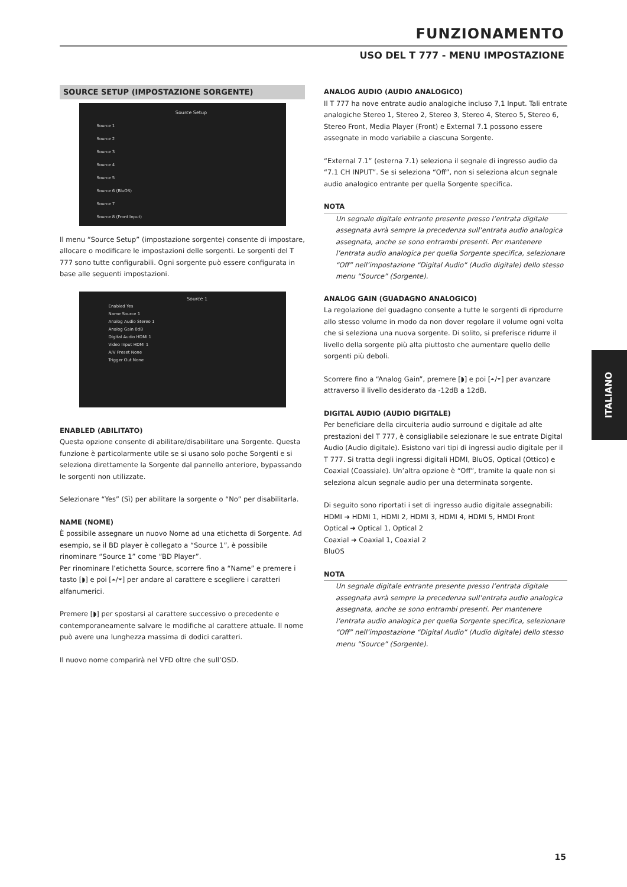FUNZIONAMENTO
USO DEL T 777 - MENU IMPOSTAZIONE
SOURCE SETUP (IMPOSTAZIONE SORGENTE)
Source Setup
Source 1
Source 2
Source 3
Source 4
Source 5
Source 6 (BluOS)
Source 7
Source 8 (Front Input)
Il menu “Source Setup” (impostazione sorgente) consente di impostare, allocare o modificare le impostazioni delle sorgenti. Le sorgenti del T 777 sono tutte configurabili. Ogni sorgente può essere configurata in base alle seguenti impostazioni.
Source 1
Enabled Yes
Name Source 1
Analog Audio Stereo 1
Analog Gain 0dB
Digital Audio HDMI 1
Video Input HDMI 1
A/V Preset None
Trigger Out None
ENABLED (ABILITATO)
Questa opzione consente di abilitare/disabilitare una Sorgente. Questa funzione è particolarmente utile se si usano solo poche Sorgenti e si seleziona direttamente la Sorgente dal pannello anteriore, bypassando le sorgenti non utilizzate.
Selezionare “Yes” (Sì) per abilitare la sorgente o “No” per disabilitarla.
NAME (NOME)
È possibile assegnare un nuovo Nome ad una etichetta di Sorgente. Ad esempio, se il BD player è collegato a “Source 1”, è possibile rinominare “Source 1” come “BD Player”.
Per rinominare l’etichetta Source, scorrere fino a “Name” e premere i tasto [◗] e poi [⏶/⏷] per andare al carattere e scegliere i caratteri alfanumerici.
Premere [◗] per spostarsi al carattere successivo o precedente e contemporaneamente salvare le modifiche al carattere attuale. Il nome può avere una lunghezza massima di dodici caratteri.
Il nuovo nome comparirà nel VFD oltre che sull’OSD.
ANALOG AUDIO (AUDIO ANALOGICO)
Il T 777 ha nove entrate audio analogiche incluso 7,1 Input. Tali entrate analogiche Stereo 1, Stereo 2, Stereo 3, Stereo 4, Stereo 5, Stereo 6, Stereo Front, Media Player (Front) e External 7.1 possono essere assegnate in modo variabile a ciascuna Sorgente.
“External 7.1” (esterna 7.1) seleziona il segnale di ingresso audio da “7.1 CH INPUT”. Se si seleziona “Off”, non si seleziona alcun segnale audio analogico entrante per quella Sorgente specifica.
NOTA
Un segnale digitale entrante presente presso l’entrata digitale assegnata avrà sempre la precedenza sull’entrata audio analogica assegnata, anche se sono entrambi presenti. Per mantenere l’entrata audio analogica per quella Sorgente specifica, selezionare “Off” nell’impostazione “Digital Audio” (Audio digitale) dello stesso menu “Source” (Sorgente).
ANALOG GAIN (GUADAGNO ANALOGICO)
La regolazione del guadagno consente a tutte le sorgenti di riprodurre allo stesso volume in modo da non dover regolare il volume ogni volta che si seleziona una nuova sorgente. Di solito, si preferisce ridurre il livello della sorgente più alta piuttosto che aumentare quello delle sorgenti più deboli.
Scorrere fino a “Analog Gain”, premere [◗] e poi [⏶/⏷] per avanzare attraverso il livello desiderato da -12dB a 12dB.
DIGITAL AUDIO (AUDIO DIGITALE)
Per beneficiare della circuiteria audio surround e digitale ad alte prestazioni del T 777, è consigliabile selezionare le sue entrate Digital Audio (Audio digitale). Esistono vari tipi di ingressi audio digitale per il T 777. Si tratta degli ingressi digitali HDMI, BluOS, Optical (Ottico) e Coaxial (Coassiale). Un’altra opzione è “Off”, tramite la quale non si seleziona alcun segnale audio per una determinata sorgente.
Di seguito sono riportati i set di ingresso audio digitale assegnabili:
HDMI ➜ HDMI 1, HDMI 2, HDMI 3, HDMI 4, HDMI 5, HMDI Front
Optical ➜ Optical 1, Optical 2
Coaxial ➜ Coaxial 1, Coaxial 2
BluOS
NOTA
Un segnale digitale entrante presente presso l’entrata digitale assegnata avrà sempre la precedenza sull’entrata audio analogica assegnata, anche se sono entrambi presenti. Per mantenere l’entrata audio analogica per quella Sorgente specifica, selezionare “Off” nell’impostazione “Digital Audio” (Audio digitale) dello stesso menu “Source” (Sorgente).
ITALIANO
15